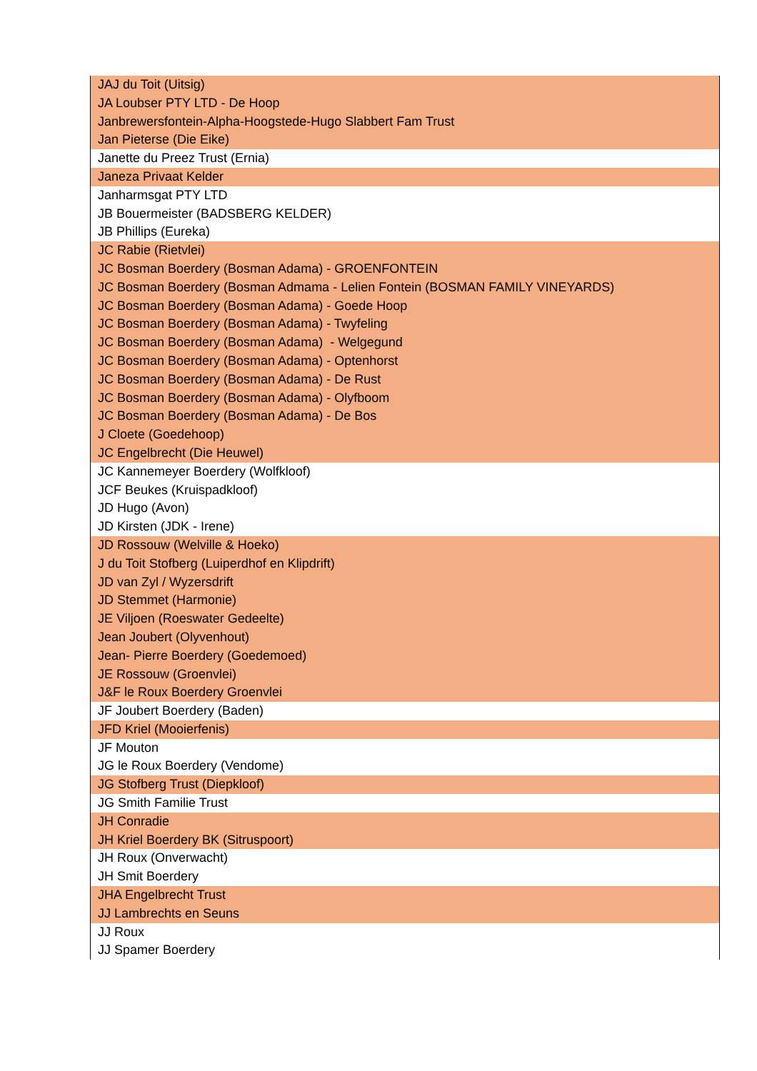| JAJ du Toit (Uitsig) |
| JA Loubser PTY LTD - De Hoop |
| Janbrewersfontein-Alpha-Hoogstede-Hugo Slabbert Fam Trust |
| Jan Pieterse (Die Eike) |
| Janette du Preez Trust (Ernia) |
| Janeza Privaat Kelder |
| Janharmsgat PTY LTD |
| JB Bouermeister (BADSBERG KELDER) |
| JB Phillips (Eureka) |
| JC Rabie (Rietvlei) |
| JC Bosman Boerdery (Bosman Adama) - GROENFONTEIN |
| JC Bosman Boerdery (Bosman Admama - Lelien Fontein (BOSMAN FAMILY VINEYARDS) |
| JC Bosman Boerdery (Bosman Adama) - Goede Hoop |
| JC Bosman Boerdery (Bosman Adama) - Twyfeling |
| JC Bosman Boerdery (Bosman Adama) - Welgegund |
| JC Bosman Boerdery (Bosman Adama) - Optenhorst |
| JC Bosman Boerdery (Bosman Adama) - De Rust |
| JC Bosman Boerdery (Bosman Adama) - Olyfboom |
| JC Bosman Boerdery (Bosman Adama) - De Bos |
| J Cloete (Goedehoop) |
| JC Engelbrecht (Die Heuwel) |
| JC Kannemeyer Boerdery (Wolfkloof) |
| JCF Beukes (Kruispadkloof) |
| JD Hugo (Avon) |
| JD Kirsten (JDK - Irene) |
| JD Rossouw (Welville & Hoeko) |
| J du Toit Stofberg (Luiperdhof en Klipdrift) |
| JD van Zyl / Wyzersdrift |
| JD Stemmet (Harmonie) |
| JE Viljoen (Roeswater Gedeelte) |
| Jean Joubert (Olyvenhout) |
| Jean- Pierre Boerdery (Goedemoed) |
| JE Rossouw (Groenvlei) |
| J&F le Roux Boerdery Groenvlei |
| JF Joubert Boerdery (Baden) |
| JFD Kriel (Mooierfenis) |
| JF Mouton |
| JG le Roux Boerdery (Vendome) |
| JG Stofberg Trust (Diepkloof) |
| JG Smith Familie Trust |
| JH Conradie |
| JH Kriel Boerdery BK (Sitruspoort) |
| JH Roux (Onverwacht) |
| JH Smit Boerdery |
| JHA Engelbrecht Trust |
| JJ Lambrechts en Seuns |
| JJ Roux |
| JJ Spamer Boerdery |